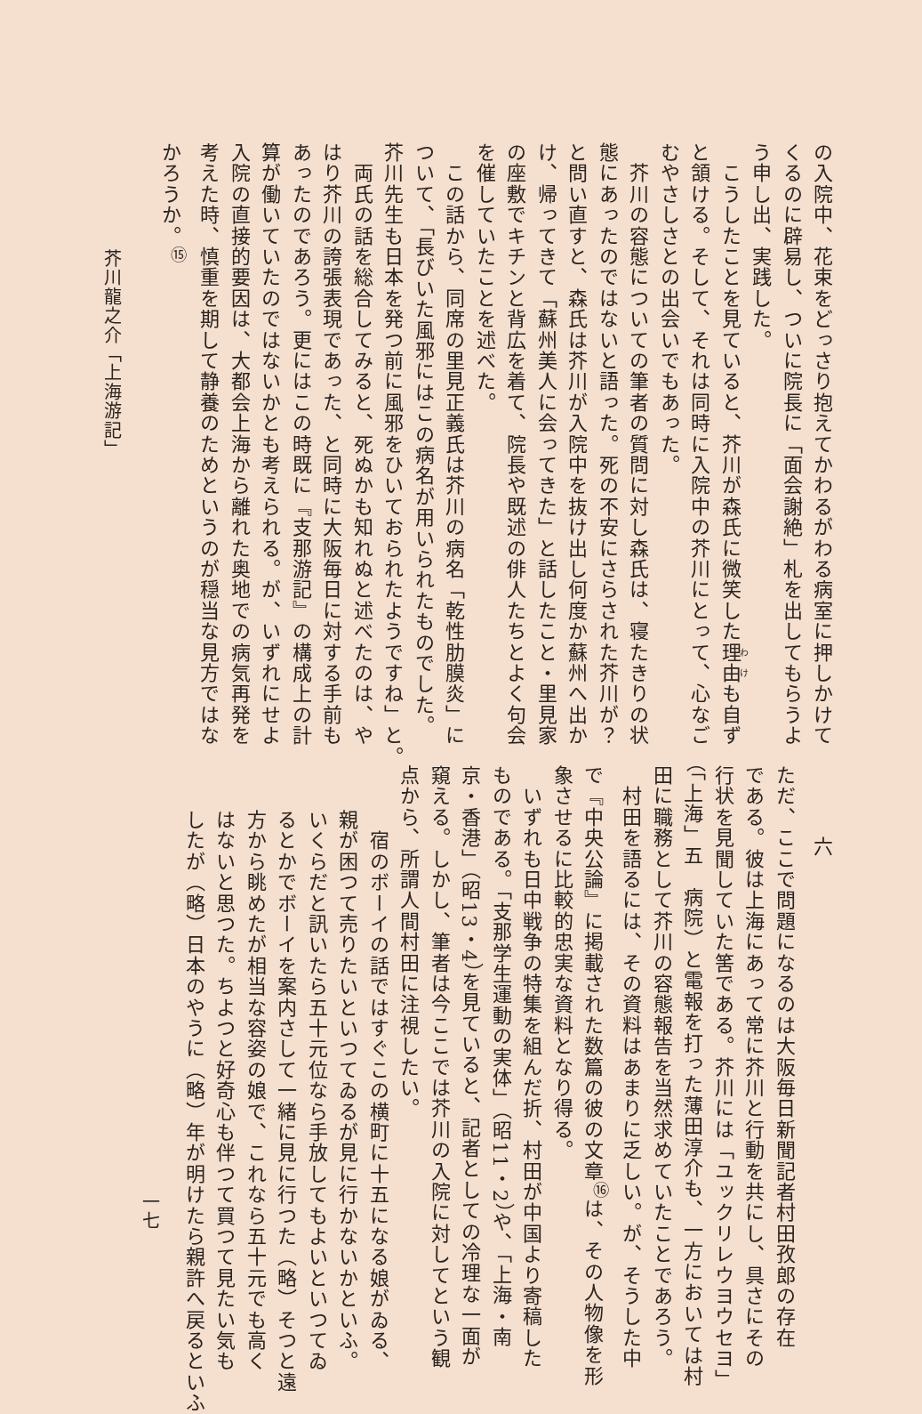の入院中、花束をどっさり抱えてかわるがわる病室に押しかけて
くるのに辟易し、ついに院長に「面会謝絶」札を出してもらうよ
う申し出、実践した。
　こうしたことを見ていると、芥川が森氏に微笑した理由も自ず
と頷ける。そして、それは同時に入院中の芥川にとって、心なご
むやさしさとの出会いでもあった。
　芥川の容態についての筆者の質問に対し森氏は、寝たきりの状
態にあったのではないと語った。死の不安にさらされた芥川が？
と問い直すと、森氏は芥川が入院中を抜け出し何度か蘇州へ出か
け、帰ってきて「蘇州美人に会ってきた」と話したこと・里見家
の座敷でキチンと背広を着て、院長や既述の俳人たちとよく句会
を催していたことを述べた。
　この話から、同席の里見正義氏は芥川の病名「乾性肋膜炎」に
ついて、「長びいた風邪にはこの病名が用いられたものでした。
芥川先生も日本を発つ前に風邪をひいておられたようですね」と。
　両氏の話を総合してみると、死ぬかも知れぬと述べたのは、や
はり芥川の誇張表現であった、と同時に大阪毎日に対する手前も
あったのであろう。更にはこの時既に『支那游記』の構成上の計
算が働いていたのではないかとも考えられる。が、いずれにせよ
入院の直接的要因は、大都会上海から離れた奥地での病気再発を
考えた時、慎重を期して静養のためというのが穏当な見方ではな
かろうか。<sup>⑮</sup>
芥川龍之介「上海游記」
六
ただ、ここで問題になるのは大阪毎日新聞記者村田孜郎の存在
である。彼は上海にあって常に芥川と行動を共にし、具さにその
行状を見聞していた筈である。芥川には「ユックリレウヨウセヨ」
（「上海」五　病院）と電報を打った薄田淳介も、一方においては村
田に職務として芥川の容態報告を当然求めていたことであろう。
　村田を語るには、その資料はあまりに乏しい。が、そうした中
で『中央公論』に掲載された数篇の彼の文章<sup>⑯</sup>は、その人物像を形
象させるに比較的忠実な資料となり得る。
　いずれも日中戦争の特集を組んだ折、村田が中国より寄稿した
ものである。「支那学生運動の実体」（昭11・2）や、「上海・南
京・香港」（昭13・4）を見ていると、記者としての冷理な一面が
窺える。しかし、筆者は今ここでは芥川の入院に対してという観
点から、所謂人間村田に注視したい。
　宿のボーイの話ではすぐこの横町に十五になる娘がゐる、
親が困つて売りたいといつてゐるが見に行かないかといふ。
いくらだと訊いたら五十元位なら手放してもよいといつてゐ
るとかでボーイを案内さして一緒に見に行つた（略）そつと遠
方から眺めたが相当な容姿の娘で、これなら五十元でも高く
はないと思つた。ちよつと好奇心も伴つて買つて見たい気も
したが（略）日本のやうに（略）年が明けたら親許へ戻るといふ
一七